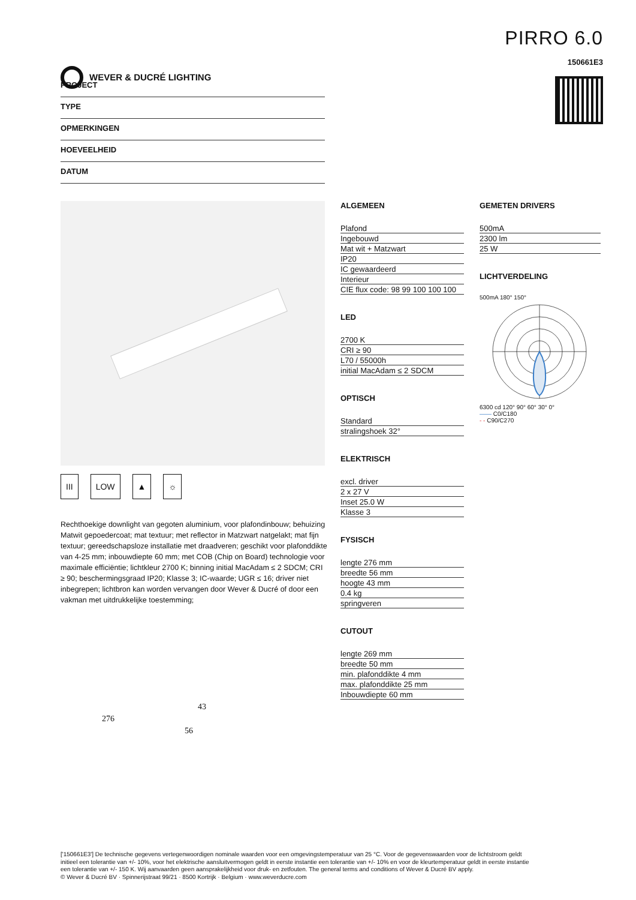WEVER & DUCRÉ LIGHTING
PIRRO 6.0
150661E3
PROJECT
TYPE
OPMERKINGEN
HOEVEELHEID
DATUM
III LOW ▲ ☼
Rechthoekige downlight van gegoten aluminium, voor plafondinbouw; behuizing Matwit gepoedercoat; mat textuur; met reflector in Matzwart natgelakt; mat fijn textuur; gereedschapsloze installatie met draadveren; geschikt voor plafonddikte van 4-25 mm; inbouwdiepte 60 mm; met COB (Chip on Board) technologie voor maximale efficiëntie; lichtkleur 2700 K; binning initial MacAdam ≤ 2 SDCM; CRI ≥ 90; beschermingsgraad IP20; Klasse 3; IC-waarde; UGR ≤ 16; driver niet inbegrepen; lichtbron kan worden vervangen door Wever & Ducré of door een vakman met uitdrukkelijke toestemming;
276
43
56
ALGEMEEN
| Plafond |
| Ingebouwd |
| Mat wit + Matzwart |
| IP20 |
| IC gewaardeerd |
| Interieur |
| CIE flux code: 98 99 100 100 100 |
LED
| 2700 K |
| CRI ≥ 90 |
| L70 / 55000h |
| initial MacAdam ≤ 2 SDCM |
OPTISCH
| Standard |
| stralingshoek 32° |
ELEKTRISCH
| excl. driver |
| 2 x 27 V |
| Inset 25.0 W |
| Klasse 3 |
FYSISCH
| lengte 276 mm |
| breedte 56 mm |
| hoogte 43 mm |
| 0.4 kg |
| springveren |
CUTOUT
| lengte 269 mm |
| breedte 50 mm |
| min. plafonddikte 4 mm |
| max. plafonddikte 25 mm |
| Inbouwdiepte 60 mm |
GEMETEN DRIVERS
| 500mA |
| 2300 lm |
| 25 W |
LICHTVERDELING
500mA 180° 150°
6300 cd 120° 90° 60° 30° 0°
—— C0/C180
- - C90/C270
['150661E3'] De technische gegevens vertegenwoordigen nominale waarden voor een omgevingstemperatuur van 25 °C. Voor de gegevenswaarden voor de lichtstroom geldt initieel een tolerantie van +/- 10%, voor het elektrische aansluitvermogen geldt in eerste instantie een tolerantie van +/- 10% en voor de kleurtemperatuur geldt in eerste instantie een tolerantie van +/- 150 K. Wij aanvaarden geen aansprakelijkheid voor druk- en zetfouten. The general terms and conditions of Wever & Ducré BV apply.
© Wever & Ducré BV · Spinnerijstraat 99/21 · 8500 Kortrijk · Belgium · www.weverducre.com